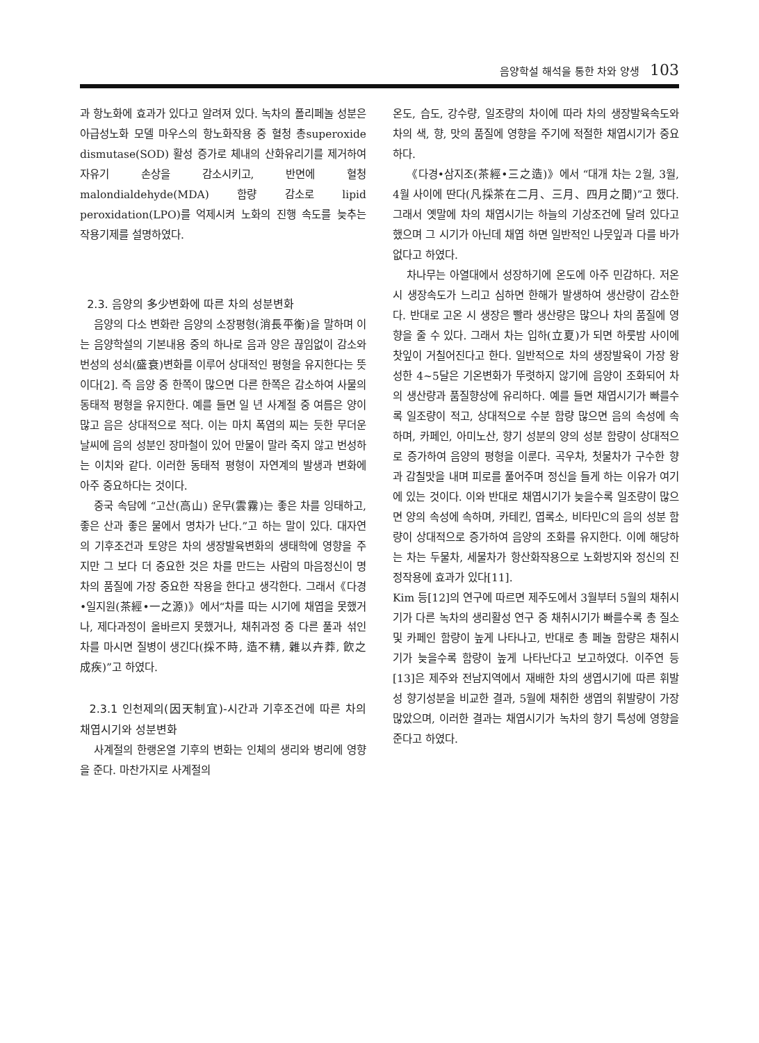음양학설 해석을 통한 차와 양생 103
과 항노화에 효과가 있다고 알려져 있다. 녹차의 폴리페놀 성분은 아급성노화 모델 마우스의 항노화작용 중 혈청 총superoxide dismutase(SOD) 활성 증가로 체내의 산화유리기를 제거하여 자유기 손상을 감소시키고, 반면에 혈청malondialdehyde(MDA) 함량 감소로 lipid peroxidation(LPO)를 억제시켜 노화의 진행 속도를 늦추는 작용기제를 설명하였다.
2.3. 음양의 多少변화에 따른 차의 성분변화
음양의 다소 변화란 음양의 소장평형(消長平衡)을 말하며 이는 음양학설의 기본내용 중의 하나로 음과 양은 끊임없이 감소와 번성의 성쇠(盛衰)변화를 이루어 상대적인 평형을 유지한다는 뜻이다[2]. 즉 음양 중 한쪽이 많으면 다른 한쪽은 감소하여 사물의 동태적 평형을 유지한다. 예를 들면 일 년 사계절 중 여름은 양이 많고 음은 상대적으로 적다. 이는 마치 폭염의 찌는 듯한 무더운 날씨에 음의 성분인 장마철이 있어 만물이 말라 죽지 않고 번성하는 이치와 같다. 이러한 동태적 평형이 자연계의 발생과 변화에 아주 중요하다는 것이다.
중국 속담에 “고산(高山) 운무(雲霧)는 좋은 차를 잉태하고, 좋은 산과 좋은 물에서 명차가 난다.”고 하는 말이 있다. 대자연의 기후조건과 토양은 차의 생장발육변화의 생태학에 영향을 주지만 그 보다 더 중요한 것은 차를 만드는 사람의 마음정신이 명차의 품질에 가장 중요한 작용을 한다고 생각한다. 그래서《다경•일지원(茶經•一之源)》에서“차를 따는 시기에 채엽을 못했거나, 제다과정이 올바르지 못했거나, 채취과정 중 다른 풀과 섞인 차를 마시면 질병이 생긴다(採不時, 造不精, 雜以卉莽, 飮之成疾)”고 하였다.
2.3.1 인천제의(因天制宜)-시간과 기후조건에 따른 차의 채엽시기와 성분변화
사계절의 한랭온열 기후의 변화는 인체의 생리와 병리에 영향을 준다. 마찬가지로 사계절의
온도, 습도, 강수량, 일조량의 차이에 따라 차의 생장발육속도와 차의 색, 향, 맛의 품질에 영향을 주기에 적절한 채엽시기가 중요하다.
《다경•삼지조(茶經•三之造)》에서 “대개 차는 2월, 3월, 4월 사이에 딴다(凡採茶在二月、三月、四月之間)”고 했다. 그래서 옛말에 차의 채엽시기는 하늘의 기상조건에 달려 있다고 했으며 그 시기가 아닌데 채엽 하면 일반적인 나뭇잎과 다를 바가 없다고 하였다.
차나무는 아열대에서 성장하기에 온도에 아주 민감하다. 저온 시 생장속도가 느리고 심하면 한해가 발생하여 생산량이 감소한다. 반대로 고온 시 생장은 빨라 생산량은 많으나 차의 품질에 영향을 줄 수 있다. 그래서 차는 입하(立夏)가 되면 하룻밤 사이에 찻잎이 거칠어진다고 한다. 일반적으로 차의 생장발육이 가장 왕성한 4~5달은 기온변화가 뚜렷하지 않기에 음양이 조화되어 차의 생산량과 품질향상에 유리하다. 예를 들면 채엽시기가 빠를수록 일조량이 적고, 상대적으로 수분 함량 많으면 음의 속성에 속하며, 카페인, 아미노산, 향기 성분의 양의 성분 함량이 상대적으로 증가하여 음양의 평형을 이룬다. 곡우차, 첫물차가 구수한 향과 감칠맛을 내며 피로를 풀어주며 정신을 들게 하는 이유가 여기에 있는 것이다. 이와 반대로 채엽시기가 늦을수록 일조량이 많으면 양의 속성에 속하며, 카테킨, 엽록소, 비타민C의 음의 성분 함량이 상대적으로 증가하여 음양의 조화를 유지한다. 이에 해당하는 차는 두물차, 세물차가 항산화작용으로 노화방지와 정신의 진정작용에 효과가 있다[11].
Kim 등[12]의 연구에 따르면 제주도에서 3월부터 5월의 채취시기가 다른 녹차의 생리활성 연구 중 채취시기가 빠를수록 총 질소 및 카페인 함량이 높게 나타나고, 반대로 총 페놀 함량은 채취시기가 늦을수록 함량이 높게 나타난다고 보고하였다. 이주연 등[13]은 제주와 전남지역에서 재배한 차의 생엽시기에 따른 휘발성 향기성분을 비교한 결과, 5월에 채취한 생엽의 휘발량이 가장 많았으며, 이러한 결과는 채엽시기가 녹차의 향기 특성에 영향을 준다고 하였다.